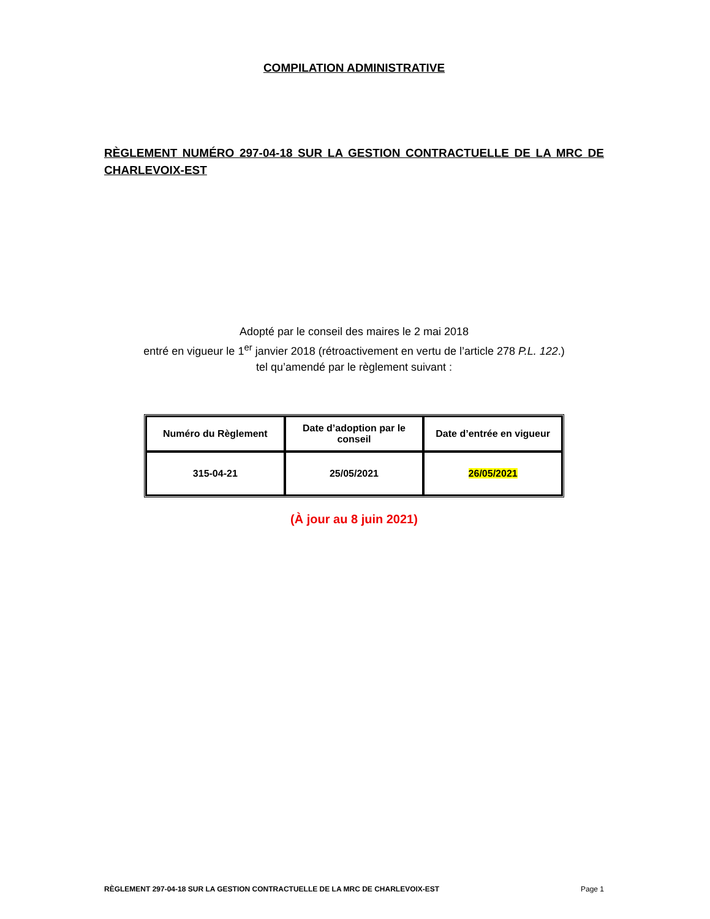COMPILATION ADMINISTRATIVE
RÈGLEMENT NUMÉRO 297-04-18 SUR LA GESTION CONTRACTUELLE DE LA MRC DE CHARLEVOIX-EST
Adopté par le conseil des maires le 2 mai 2018
entré en vigueur le 1<sup>er</sup> janvier 2018 (rétroactivement en vertu de l’article 278 P.L. 122.)
tel qu’amendé par le règlement suivant :
| Numéro du Règlement | Date d’adoption par le conseil | Date d’entrée en vigueur |
| --- | --- | --- |
| 315-04-21 | 25/05/2021 | 26/05/2021 |
(À jour au 8 juin 2021)
RÈGLEMENT 297-04-18 SUR LA GESTION CONTRACTUELLE DE LA MRC DE CHARLEVOIX-EST Page 1